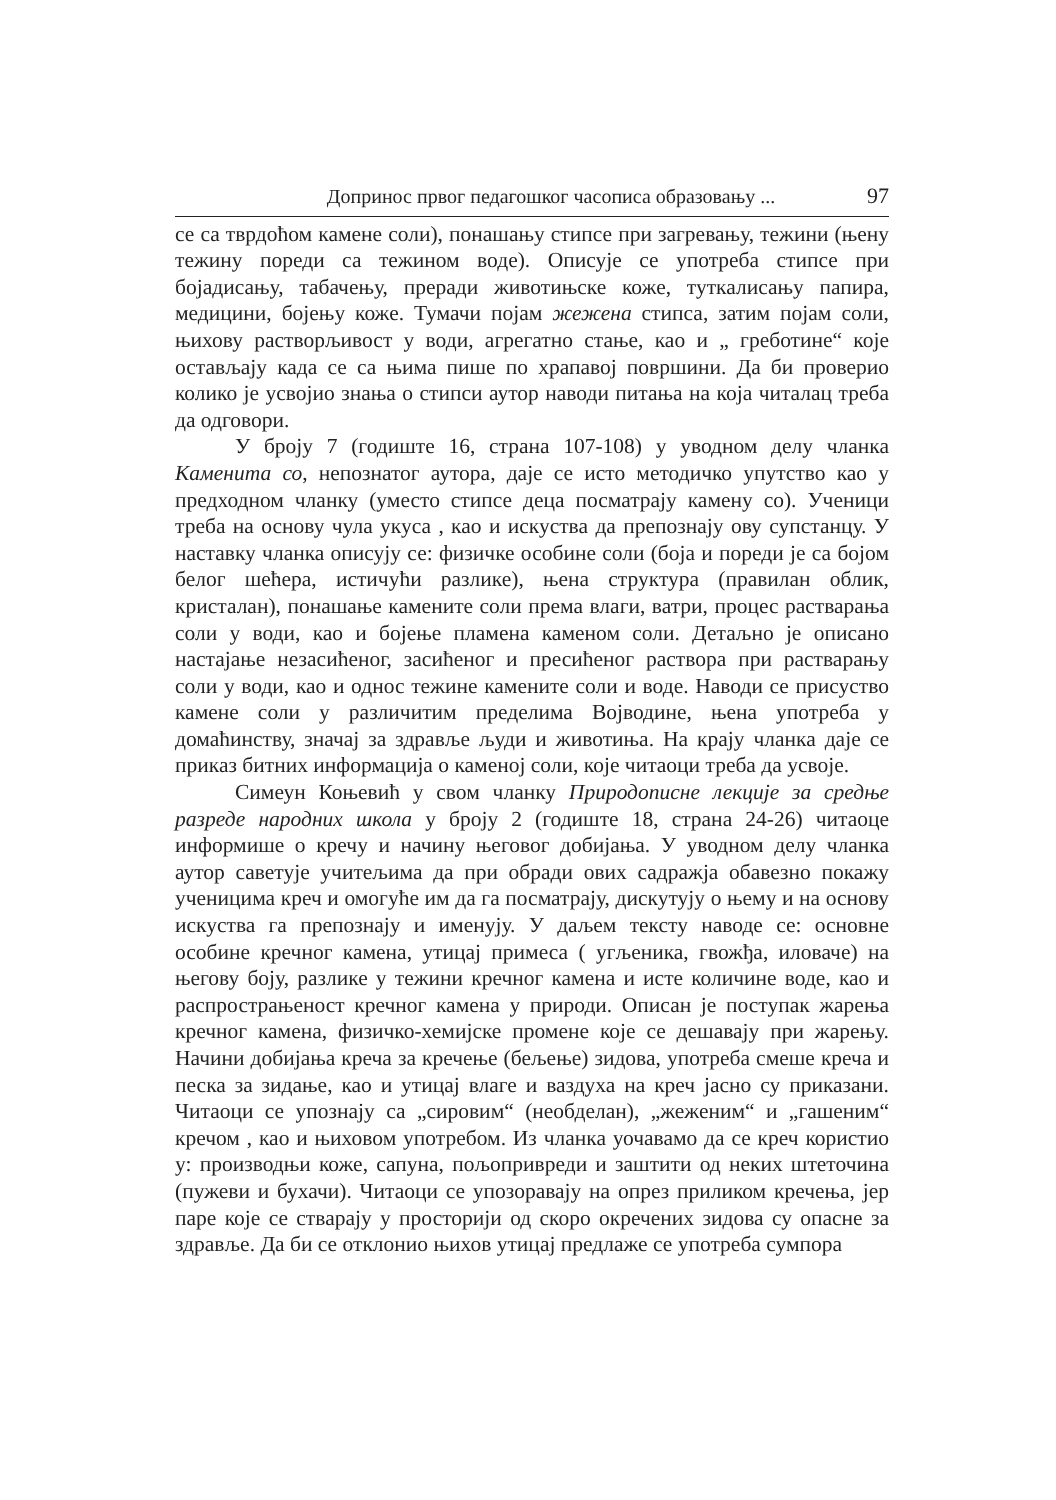Допринос првог педагошког часописа образовању ... 97
се са тврдоћом камене соли), понашању стипсе при загревању, тежини (њену тежину пореди са тежином воде). Описује се употреба стипсе при бојадисању, табачењу, преради животињске коже, туткалисању папира, медицини, бојењу коже. Тумачи појам жежена стипса, затим појам соли, њихову растворљивост у води, агрегатно стање, као и „ греботине“ које остављају када се са њима пише по храпавој површини. Да би проверио колико је усвојио знања о стипси аутор наводи питања на која читалац треба да одговори.
У броју 7 (годиште 16, страна 107-108) у уводном делу чланка Каменита со, непознатог аутора, даје се исто методичко упутство као у предходном чланку (уместо стипсе деца посматрају камену со). Ученици треба на основу чула укуса , као и искуства да препознају ову супстанцу. У наставку чланка описују се: физичке особине соли (боја и пореди је са бојом белог шећера, истичући разлике), њена структура (правилан облик, кристалан), понашање камените соли према влаги, ватри, процес растварања соли у води, као и бојење пламена каменом соли. Детаљно је описано настајање незасићеног, засићеног и пресићеног раствора при растварању соли у води, као и однос тежине камените соли и воде. Наводи се присуство камене соли у различитим пределима Војводине, њена употреба у домаћинству, значај за здравље људи и животиња. На крају чланка даје се приказ битних информација о каменој соли, које читаоци треба да усвоје.
Симеун Коњевић у свом чланку Природописне лекције за средње разреде народних школа у броју 2 (годиште 18, страна 24-26) читаоце информише о кречу и начину његовог добијања. У уводном делу чланка аутор саветује учитељима да при обради ових садражја обавезно покажу ученицима креч и омогуће им да га посматрају, дискутују о њему и на основу искуства га препознају и именују. У даљем тексту наводе се: основне особине кречног камена, утицај примеса ( угљеника, гвожђа, иловаче) на његову боју, разлике у тежини кречног камена и исте количине воде, као и распрострањеност кречног камена у природи. Описан је поступак жарења кречног камена, физичко-хемијске промене које се дешавају при жарењу. Начини добијања креча за кречење (бељење) зидова, употреба смеше креча и песка за зидање, као и утицај влаге и ваздуха на креч јасно су приказани. Читаоци се упознају са „сировим“ (необделан), „жеженим“ и „гашеним“ кречом , као и њиховом употребом. Из чланка уочавамо да се креч користио у: производњи коже, сапуна, пољопривреди и заштити од неких штеточина (пужеви и бухачи). Читаоци се упозоравају на опрез приликом кречења, јер паре које се стварају у просторији од скоро окречених зидова су опасне за здравље. Да би се отклонио њихов утицај предлаже се употреба сумпора